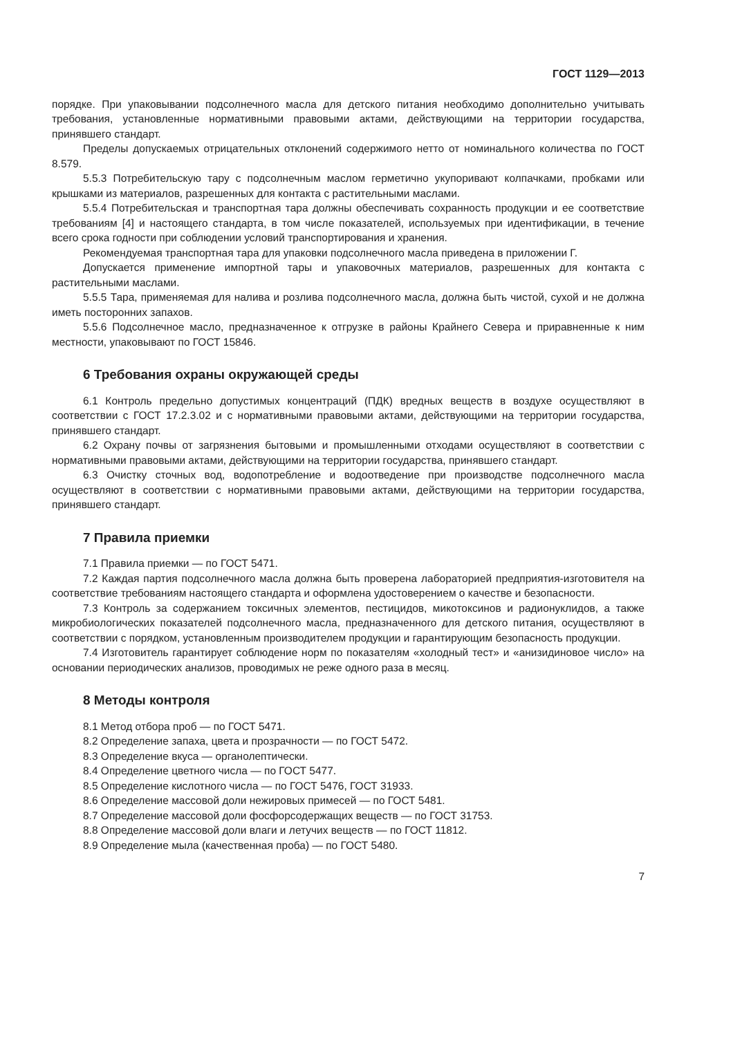ГОСТ 1129—2013
порядке. При упаковывании подсолнечного масла для детского питания необходимо дополнительно учитывать требования, установленные нормативными правовыми актами, действующими на территории государства, принявшего стандарт.
Пределы допускаемых отрицательных отклонений содержимого нетто от номинального количества по ГОСТ 8.579.
5.5.3 Потребительскую тару с подсолнечным маслом герметично укупоривают колпачками, пробками или крышками из материалов, разрешенных для контакта с растительными маслами.
5.5.4 Потребительская и транспортная тара должны обеспечивать сохранность продукции и ее соответствие требованиям [4] и настоящего стандарта, в том числе показателей, используемых при идентификации, в течение всего срока годности при соблюдении условий транспортирования и хранения.
Рекомендуемая транспортная тара для упаковки подсолнечного масла приведена в приложении Г.
Допускается применение импортной тары и упаковочных материалов, разрешенных для контакта с растительными маслами.
5.5.5 Тара, применяемая для налива и розлива подсолнечного масла, должна быть чистой, сухой и не должна иметь посторонних запахов.
5.5.6 Подсолнечное масло, предназначенное к отгрузке в районы Крайнего Севера и приравненные к ним местности, упаковывают по ГОСТ 15846.
6 Требования охраны окружающей среды
6.1 Контроль предельно допустимых концентраций (ПДК) вредных веществ в воздухе осуществляют в соответствии с ГОСТ 17.2.3.02 и с нормативными правовыми актами, действующими на территории государства, принявшего стандарт.
6.2 Охрану почвы от загрязнения бытовыми и промышленными отходами осуществляют в соответствии с нормативными правовыми актами, действующими на территории государства, принявшего стандарт.
6.3 Очистку сточных вод, водопотребление и водоотведение при производстве подсолнечного масла осуществляют в соответствии с нормативными правовыми актами, действующими на территории государства, принявшего стандарт.
7 Правила приемки
7.1 Правила приемки — по ГОСТ 5471.
7.2 Каждая партия подсолнечного масла должна быть проверена лабораторией предприятия-изготовителя на соответствие требованиям настоящего стандарта и оформлена удостоверением о качестве и безопасности.
7.3 Контроль за содержанием токсичных элементов, пестицидов, микотоксинов и радионуклидов, а также микробиологических показателей подсолнечного масла, предназначенного для детского питания, осуществляют в соответствии с порядком, установленным производителем продукции и гарантирующим безопасность продукции.
7.4 Изготовитель гарантирует соблюдение норм по показателям «холодный тест» и «анизидиновое число» на основании периодических анализов, проводимых не реже одного раза в месяц.
8 Методы контроля
8.1 Метод отбора проб — по ГОСТ 5471.
8.2 Определение запаха, цвета и прозрачности — по ГОСТ 5472.
8.3 Определение вкуса — органолептически.
8.4 Определение цветного числа — по ГОСТ 5477.
8.5 Определение кислотного числа — по ГОСТ 5476, ГОСТ 31933.
8.6 Определение массовой доли нежировых примесей — по ГОСТ 5481.
8.7 Определение массовой доли фосфорсодержащих веществ — по ГОСТ 31753.
8.8 Определение массовой доли влаги и летучих веществ — по ГОСТ 11812.
8.9 Определение мыла (качественная проба) — по ГОСТ 5480.
7